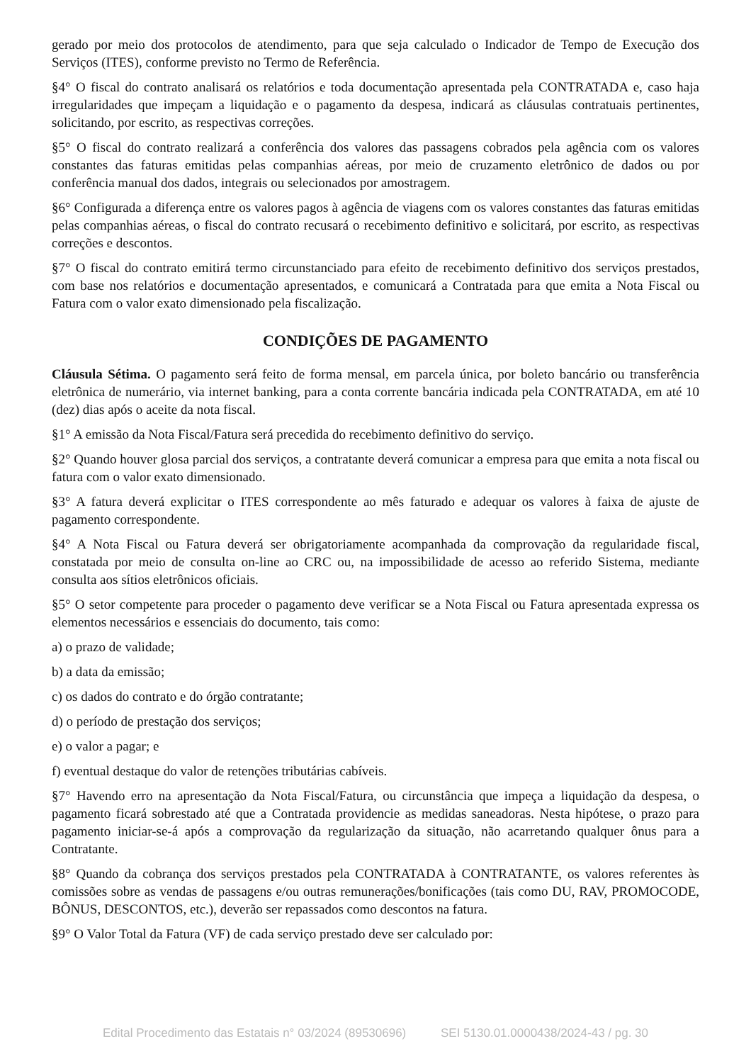gerado por meio dos protocolos de atendimento, para que seja calculado o Indicador de Tempo de Execução dos Serviços (ITES), conforme previsto no Termo de Referência.
§4° O fiscal do contrato analisará os relatórios e toda documentação apresentada pela CONTRATADA e, caso haja irregularidades que impeçam a liquidação e o pagamento da despesa, indicará as cláusulas contratuais pertinentes, solicitando, por escrito, as respectivas correções.
§5° O fiscal do contrato realizará a conferência dos valores das passagens cobrados pela agência com os valores constantes das faturas emitidas pelas companhias aéreas, por meio de cruzamento eletrônico de dados ou por conferência manual dos dados, integrais ou selecionados por amostragem.
§6° Configurada a diferença entre os valores pagos à agência de viagens com os valores constantes das faturas emitidas pelas companhias aéreas, o fiscal do contrato recusará o recebimento definitivo e solicitará, por escrito, as respectivas correções e descontos.
§7° O fiscal do contrato emitirá termo circunstanciado para efeito de recebimento definitivo dos serviços prestados, com base nos relatórios e documentação apresentados, e comunicará a Contratada para que emita a Nota Fiscal ou Fatura com o valor exato dimensionado pela fiscalização.
CONDIÇÕES DE PAGAMENTO
Cláusula Sétima. O pagamento será feito de forma mensal, em parcela única, por boleto bancário ou transferência eletrônica de numerário, via internet banking, para a conta corrente bancária indicada pela CONTRATADA, em até 10 (dez) dias após o aceite da nota fiscal.
§1° A emissão da Nota Fiscal/Fatura será precedida do recebimento definitivo do serviço.
§2° Quando houver glosa parcial dos serviços, a contratante deverá comunicar a empresa para que emita a nota fiscal ou fatura com o valor exato dimensionado.
§3° A fatura deverá explicitar o ITES correspondente ao mês faturado e adequar os valores à faixa de ajuste de pagamento correspondente.
§4° A Nota Fiscal ou Fatura deverá ser obrigatoriamente acompanhada da comprovação da regularidade fiscal, constatada por meio de consulta on-line ao CRC ou, na impossibilidade de acesso ao referido Sistema, mediante consulta aos sítios eletrônicos oficiais.
§5° O setor competente para proceder o pagamento deve verificar se a Nota Fiscal ou Fatura apresentada expressa os elementos necessários e essenciais do documento, tais como:
a) o prazo de validade;
b) a data da emissão;
c) os dados do contrato e do órgão contratante;
d) o período de prestação dos serviços;
e) o valor a pagar; e
f) eventual destaque do valor de retenções tributárias cabíveis.
§7° Havendo erro na apresentação da Nota Fiscal/Fatura, ou circunstância que impeça a liquidação da despesa, o pagamento ficará sobrestado até que a Contratada providencie as medidas saneadoras. Nesta hipótese, o prazo para pagamento iniciar-se-á após a comprovação da regularização da situação, não acarretando qualquer ônus para a Contratante.
§8° Quando da cobrança dos serviços prestados pela CONTRATADA à CONTRATANTE, os valores referentes às comissões sobre as vendas de passagens e/ou outras remunerações/bonificações (tais como DU, RAV, PROMOCODE, BÔNUS, DESCONTOS, etc.), deverão ser repassados como descontos na fatura.
§9° O Valor Total da Fatura (VF) de cada serviço prestado deve ser calculado por:
Edital Procedimento das Estatais n° 03/2024 (89530696) SEI 5130.01.0000438/2024-43 / pg. 30